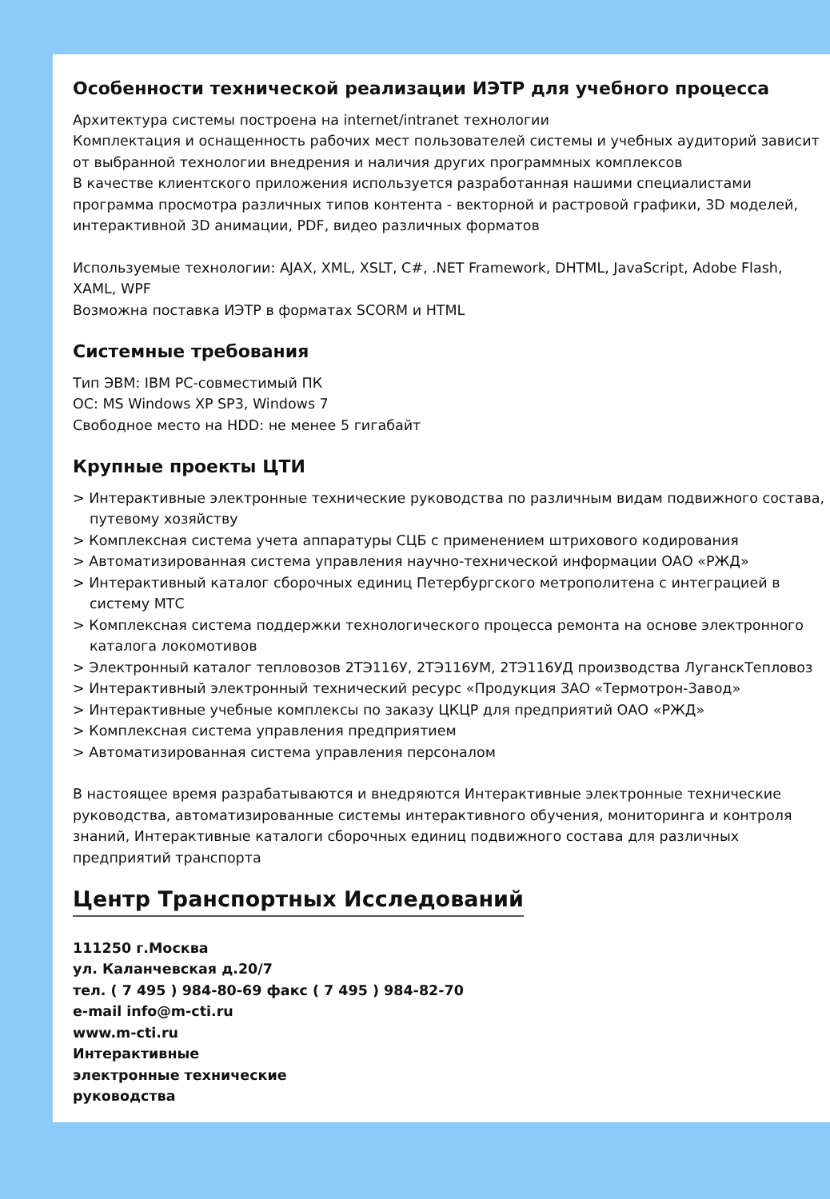Особенности технической реализации ИЭТР для учебного процесса
Архитектура системы построена на internet/intranet технологии
Комплектация и оснащенность рабочих мест пользователей системы и учебных аудиторий зависит от выбранной технологии внедрения и наличия других программных комплексов
В качестве клиентского приложения используется разработанная нашими специалистами программа просмотра различных типов контента - векторной и растровой графики, 3D моделей, интерактивной 3D анимации, PDF, видео различных форматов
Используемые технологии: AJAX, XML, XSLT, C#, .NET Framework, DHTML, JavaScript, Adobe Flash, XAML, WPF
Возможна поставка ИЭТР в форматах SCORM и HTML
Системные требования
Тип ЭВМ: IBM PC-совместимый ПК
ОС: MS Windows XP SP3, Windows 7
Свободное место на HDD: не менее 5 гигабайт
Крупные проекты ЦТИ
> Интерактивные электронные технические руководства по различным видам подвижного состава, путевому хозяйству
> Комплексная система учета аппаратуры СЦБ с применением штрихового кодирования
> Автоматизированная система управления научно-технической информации ОАО «РЖД»
> Интерактивный каталог сборочных единиц Петербургского метрополитена с интеграцией в систему МТС
> Комплексная система поддержки технологического процесса ремонта на основе электронного каталога локомотивов
> Электронный каталог тепловозов 2ТЭ116У, 2ТЭ116УМ, 2ТЭ116УД производства ЛуганскТепловоз
> Интерактивный электронный технический ресурс «Продукция ЗАО «Термотрон-Завод»
> Интерактивные учебные комплексы по заказу ЦКЦР для предприятий ОАО «РЖД»
> Комплексная система управления предприятием
> Автоматизированная система управления персоналом
В настоящее время разрабатываются и внедряются Интерактивные электронные технические руководства, автоматизированные системы интерактивного обучения, мониторинга и контроля знаний, Интерактивные каталоги сборочных единиц подвижного состава для различных предприятий транспорта
Центр Транспортных Исследований
111250 г.Москва
ул. Каланчевская д.20/7
тел. ( 7 495 ) 984-80-69 факс ( 7 495 ) 984-82-70
e-mail info@m-cti.ru
www.m-cti.ru
Интерактивные
электронные технические
руководства